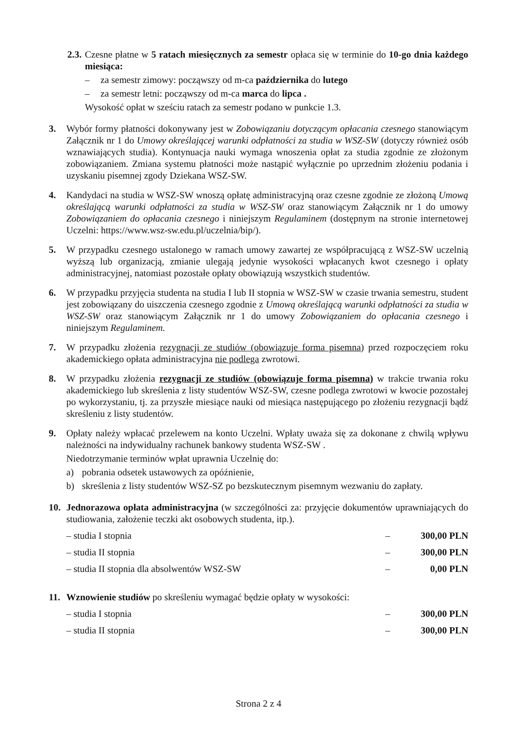2.3.
Czesne płatne w 5 ratach miesięcznych za semestr opłaca się w terminie do 10-go dnia każdego miesiąca:
– za semestr zimowy: począwszy od m-ca października do lutego
– za semestr letni: począwszy od m-ca marca do lipca .
Wysokość opłat w sześciu ratach za semestr podano w punkcie 1.3.
3. Wybór formy płatności dokonywany jest w Zobowiązaniu dotyczącym opłacania czesnego stanowiącym Załącznik nr 1 do Umowy określającej warunki odpłatności za studia w WSZ-SW (dotyczy również osób wznawiających studia). Kontynuacja nauki wymaga wnoszenia opłat za studia zgodnie ze złożonym zobowiązaniem. Zmiana systemu płatności może nastąpić wyłącznie po uprzednim złożeniu podania i uzyskaniu pisemnej zgody Dziekana WSZ-SW.
4. Kandydaci na studia w WSZ-SW wnoszą opłatę administracyjną oraz czesne zgodnie ze złożoną Umową określającą warunki odpłatności za studia w WSZ-SW oraz stanowiącym Załącznik nr 1 do umowy Zobowiązaniem do opłacania czesnego i niniejszym Regulaminem (dostępnym na stronie internetowej Uczelni: https://www.wsz-sw.edu.pl/uczelnia/bip/).
5. W przypadku czesnego ustalonego w ramach umowy zawartej ze współpracującą z WSZ-SW uczelnią wyższą lub organizacją, zmianie ulegają jedynie wysokości wpłacanych kwot czesnego i opłaty administracyjnej, natomiast pozostałe opłaty obowiązują wszystkich studentów.
6. W przypadku przyjęcia studenta na studia I lub II stopnia w WSZ-SW w czasie trwania semestru, student jest zobowiązany do uiszczenia czesnego zgodnie z Umową określającą warunki odpłatności za studia w WSZ-SW oraz stanowiącym Załącznik nr 1 do umowy Zobowiązaniem do opłacania czesnego i niniejszym Regulaminem.
7. W przypadku złożenia rezygnacji ze studiów (obowiązuje forma pisemna) przed rozpoczęciem roku akademickiego opłata administracyjna nie podlega zwrotowi.
8. W przypadku złożenia rezygnacji ze studiów (obowiązuje forma pisemna) w trakcie trwania roku akademickiego lub skreślenia z listy studentów WSZ-SW, czesne podlega zwrotowi w kwocie pozostałej po wykorzystaniu, tj. za przyszłe miesiące nauki od miesiąca następującego po złożeniu rezygnacji bądź skreśleniu z listy studentów.
9. Opłaty należy wpłacać przelewem na konto Uczelni. Wpłaty uważa się za dokonane z chwilą wpływu należności na indywidualny rachunek bankowy studenta WSZ-SW .
Niedotrzymanie terminów wpłat uprawnia Uczelnię do:
a) pobrania odsetek ustawowych za opóźnienie,
b) skreślenia z listy studentów WSZ-SZ po bezskutecznym pisemnym wezwaniu do zapłaty.
10. Jednorazowa opłata administracyjna (w szczególności za: przyjęcie dokumentów uprawniających do studiowania, założenie teczki akt osobowych studenta, itp.).
– studia I stopnia – 300,00 PLN
– studia II stopnia – 300,00 PLN
– studia II stopnia dla absolwentów WSZ-SW – 0,00 PLN
11. Wznowienie studiów po skreśleniu wymagać będzie opłaty w wysokości:
– studia I stopnia – 300,00 PLN
– studia II stopnia – 300,00 PLN
Strona 2 z 4